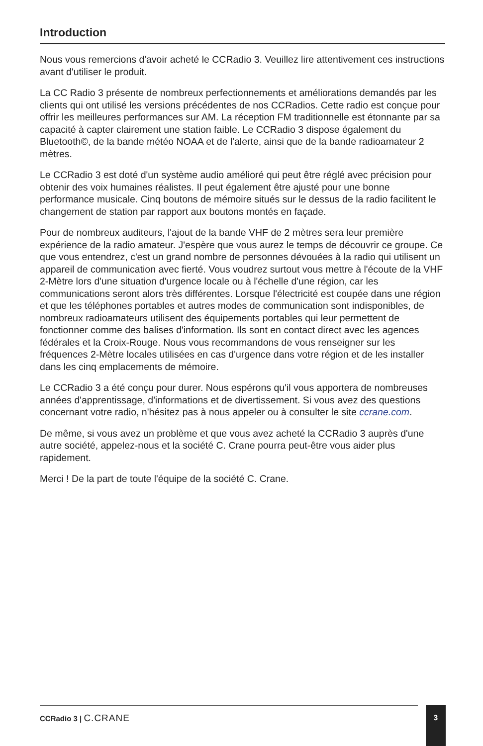Introduction
Nous vous remercions d'avoir acheté le CCRadio 3. Veuillez lire attentivement ces instructions avant d'utiliser le produit.
La CC Radio 3 présente de nombreux perfectionnements et améliorations demandés par les clients qui ont utilisé les versions précédentes de nos CCRadios. Cette radio est conçue pour offrir les meilleures performances sur AM. La réception FM traditionnelle est étonnante par sa capacité à capter clairement une station faible. Le CCRadio 3 dispose également du Bluetooth©, de la bande météo NOAA et de l'alerte, ainsi que de la bande radioamateur 2 mètres.
Le CCRadio 3 est doté d'un système audio amélioré qui peut être réglé avec précision pour obtenir des voix humaines réalistes. Il peut également être ajusté pour une bonne performance musicale. Cinq boutons de mémoire situés sur le dessus de la radio facilitent le changement de station par rapport aux boutons montés en façade.
Pour de nombreux auditeurs, l'ajout de la bande VHF de 2 mètres sera leur première expérience de la radio amateur. J'espère que vous aurez le temps de découvrir ce groupe. Ce que vous entendrez, c'est un grand nombre de personnes dévouées à la radio qui utilisent un appareil de communication avec fierté. Vous voudrez surtout vous mettre à l'écoute de la VHF 2-Mètre lors d'une situation d'urgence locale ou à l'échelle d'une région, car les communications seront alors très différentes. Lorsque l'électricité est coupée dans une région et que les téléphones portables et autres modes de communication sont indisponibles, de nombreux radioamateurs utilisent des équipements portables qui leur permettent de fonctionner comme des balises d'information. Ils sont en contact direct avec les agences fédérales et la Croix-Rouge. Nous vous recommandons de vous renseigner sur les fréquences 2-Mètre locales utilisées en cas d'urgence dans votre région et de les installer dans les cinq emplacements de mémoire.
Le CCRadio 3 a été conçu pour durer. Nous espérons qu'il vous apportera de nombreuses années d'apprentissage, d'informations et de divertissement. Si vous avez des questions concernant votre radio, n'hésitez pas à nous appeler ou à consulter le site ccrane.com.
De même, si vous avez un problème et que vous avez acheté la CCRadio 3 auprès d'une autre société, appelez-nous et la société C. Crane pourra peut-être vous aider plus rapidement.
Merci ! De la part de toute l'équipe de la société C. Crane.
CCRadio 3 | C.CRANE 3